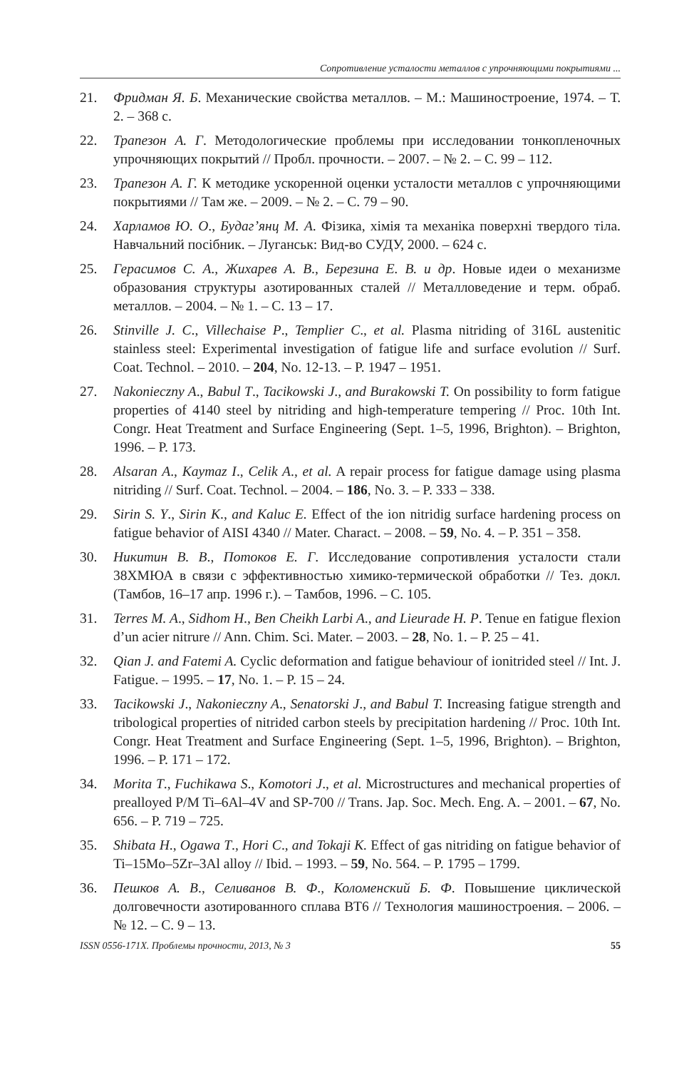Сопротивление усталости металлов с упрочняющими покрытиями ...
21. Фридман Я. Б. Механические свойства металлов. – М.: Машиностроение, 1974. – Т. 2. – 368 с.
22. Трапезон А. Г. Методологические проблемы при исследовании тонкопленочных упрочняющих покрытий // Пробл. прочности. – 2007. – № 2. – С. 99 – 112.
23. Трапезон А. Г. К методике ускоренной оценки усталости металлов с упрочняющими покрытиями // Там же. – 2009. – № 2. – С. 79 – 90.
24. Харламов Ю. О., Будаг’янц М. А. Фізика, хімія та механіка поверхні твердого тіла. Навчальний посібник. – Луганськ: Вид-во СУДУ, 2000. – 624 с.
25. Герасимов С. А., Жихарев А. В., Березина Е. В. и др. Новые идеи о механизме образования структуры азотированных сталей // Металловедение и терм. обраб. металлов. – 2004. – № 1. – С. 13 – 17.
26. Stinville J. C., Villechaise P., Templier C., et al. Plasma nitriding of 316L austenitic stainless steel: Experimental investigation of fatigue life and surface evolution // Surf. Coat. Technol. – 2010. – 204, No. 12-13. – P. 1947 – 1951.
27. Nakonieczny A., Babul T., Tacikowski J., and Burakowski T. On possibility to form fatigue properties of 4140 steel by nitriding and high-temperature tempering // Proc. 10th Int. Congr. Heat Treatment and Surface Engineering (Sept. 1–5, 1996, Brighton). – Brighton, 1996. – P. 173.
28. Alsaran A., Kaymaz I., Celik A., et al. A repair process for fatigue damage using plasma nitriding // Surf. Coat. Technol. – 2004. – 186, No. 3. – P. 333 – 338.
29. Sirin S. Y., Sirin K., and Kaluc E. Effect of the ion nitridig surface hardening process on fatigue behavior of AISI 4340 // Mater. Charact. – 2008. – 59, No. 4. – P. 351 – 358.
30. Никитин В. В., Потоков Е. Г. Исследование сопротивления усталости стали 38ХМЮА в связи с эффективностью химико-термической обработки // Тез. докл. (Тамбов, 16–17 апр. 1996 г.). – Тамбов, 1996. – С. 105.
31. Terres M. A., Sidhom H., Ben Cheikh Larbi A., and Lieurade H. P. Tenue en fatigue flexion d’un acier nitrure // Ann. Chim. Sci. Mater. – 2003. – 28, No. 1. – P. 25 – 41.
32. Qian J. and Fatemi A. Cyclic deformation and fatigue behaviour of ionitrided steel // Int. J. Fatigue. – 1995. – 17, No. 1. – P. 15 – 24.
33. Tacikowski J., Nakonieczny A., Senatorski J., and Babul T. Increasing fatigue strength and tribological properties of nitrided carbon steels by precipitation hardening // Proc. 10th Int. Congr. Heat Treatment and Surface Engineering (Sept. 1–5, 1996, Brighton). – Brighton, 1996. – P. 171 – 172.
34. Morita T., Fuchikawa S., Komotori J., et al. Microstructures and mechanical properties of prealloyed P/M Ti–6Al–4V and SP-700 // Trans. Jap. Soc. Mech. Eng. A. – 2001. – 67, No. 656. – P. 719 – 725.
35. Shibata H., Ogawa T., Hori C., and Tokaji K. Effect of gas nitriding on fatigue behavior of Ti–15Mo–5Zr–3Al alloy // Ibid. – 1993. – 59, No. 564. – P. 1795 – 1799.
36. Пешков А. В., Селиванов В. Ф., Коломенский Б. Ф. Повышение циклической долговечности азотированного сплава ВТ6 // Технология машиностроения. – 2006. – № 12. – С. 9 – 13.
ISSN 0556-171X. Проблемы прочности, 2013, № 3 55